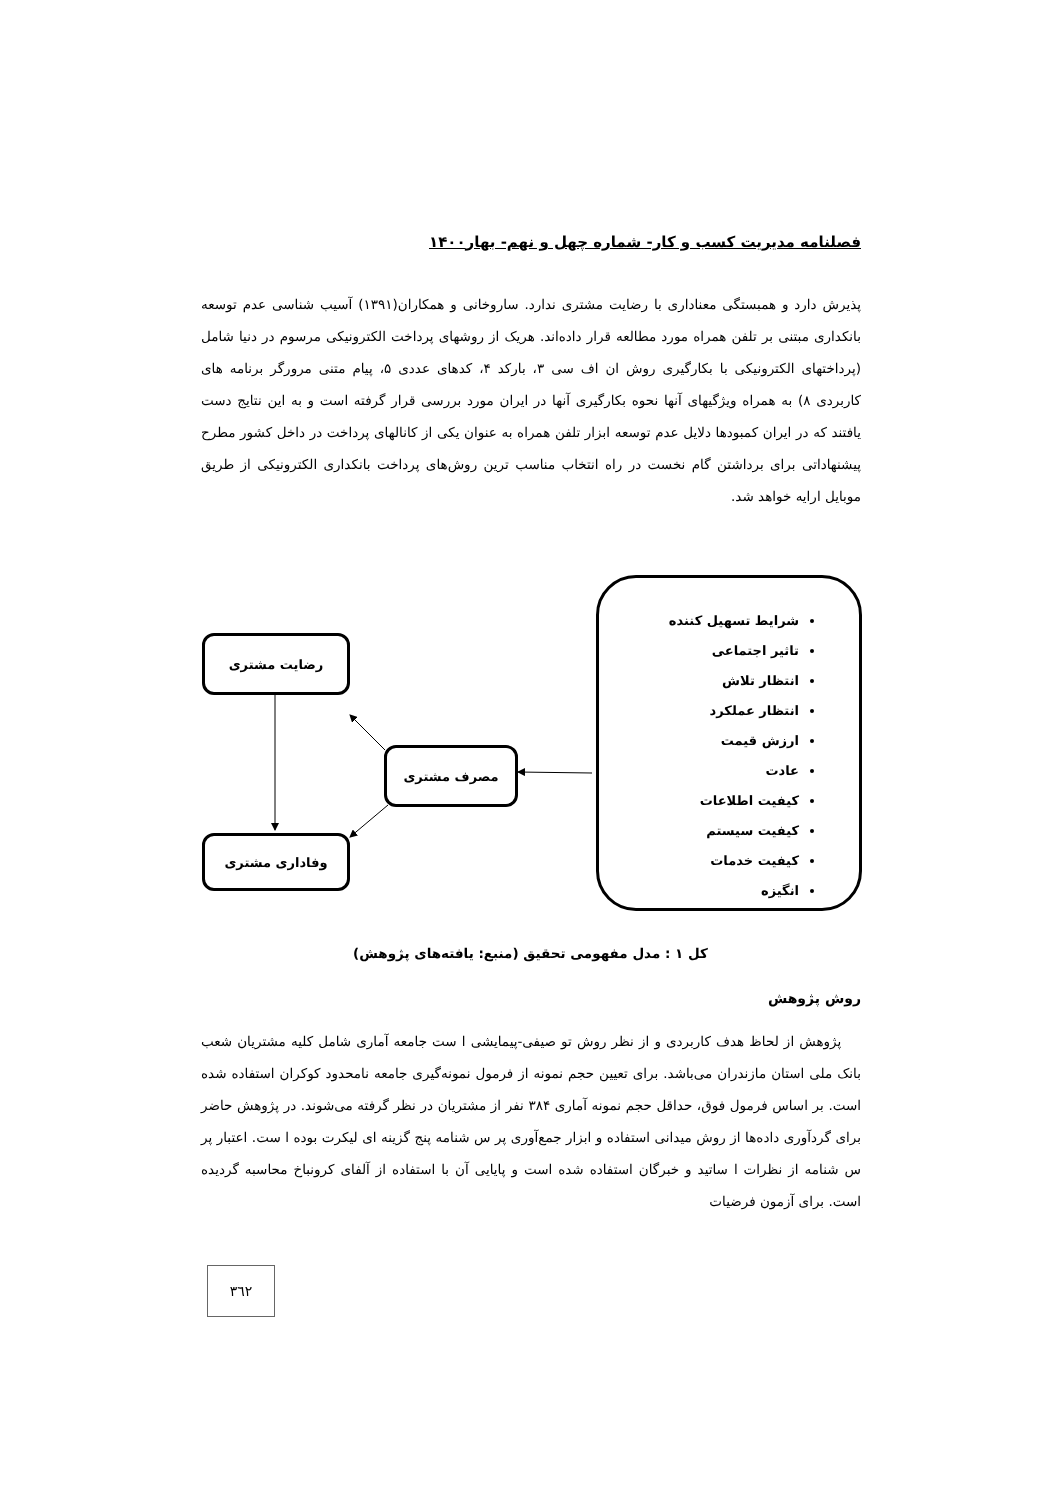فصلنامه مدیریت کسب و کار- شماره چهل و نهم- بهار۱۴۰۰
پذیرش دارد و همبستگی معناداری با رضایت مشتری ندارد. ساروخانی و همکاران(۱۳۹۱) آسیب شناسی عدم توسعه بانکداری مبتنی بر تلفن همراه مورد مطالعه قرار داده‌اند. هریک از روشهای پرداخت الکترونیکی مرسوم در دنیا شامل (پرداختهای الکترونیکی با بکارگیری روش ان اف سی ۳، بارکد ۴، کدهای عددی ۵، پیام متنی مرورگر برنامه های کاربردی ۸) به همراه ویژگیهای آنها نحوه بکارگیری آنها در ایران مورد بررسی قرار گرفته است و به این نتایج دست یافتند که در ایران کمبودها دلایل عدم توسعه ابزار تلفن همراه به عنوان یکی از کانالهای پرداخت در داخل کشور مطرح پیشنهاداتی برای برداشتن گام نخست در راه انتخاب مناسب ترین روش‌های پرداخت بانکداری الکترونیکی از طریق موبایل ارایه خواهد شد.
شرایط تسهیل کننده
تاثیر اجتماعی
انتظار تلاش
انتظار عملکرد
ارزش قیمت
عادت
کیفیت اطلاعات
کیفیت سیستم
کیفیت خدمات
انگیزه
رضایت مشتری
مصرف مشتری
وفاداری مشتری
کل ۱ : مدل مفهومی تحقیق (منبع: یافته‌های پژوهش)
روش پژوهش
پژوهش از لحاظ هدف کاربردی و از نظر روش تو صیفی-پیمایشی ا ست جامعه آماری شامل کلیه مشتریان شعب بانک ملی استان مازندران می‌باشد. برای تعیین حجم نمونه از فرمول نمونه‌گیری جامعه نامحدود کوکران استفاده شده است. بر اساس فرمول فوق، حداقل حجم نمونه آماری ۳۸۴ نفر از مشتریان در نظر گرفته می‌شوند. در پژوهش حاضر برای گردآوری داده‌ها از روش میدانی استفاده و ابزار جمع‌آوری پر س شنامه پنج گزینه ای لیکرت بوده ا ست. اعتبار پر س شنامه از نظرات ا ساتید و خبرگان استفاده شده است و پایایی آن با استفاده از آلفای کرونباخ محاسبه گردیده است. برای آزمون فرضیات
۳٦۲